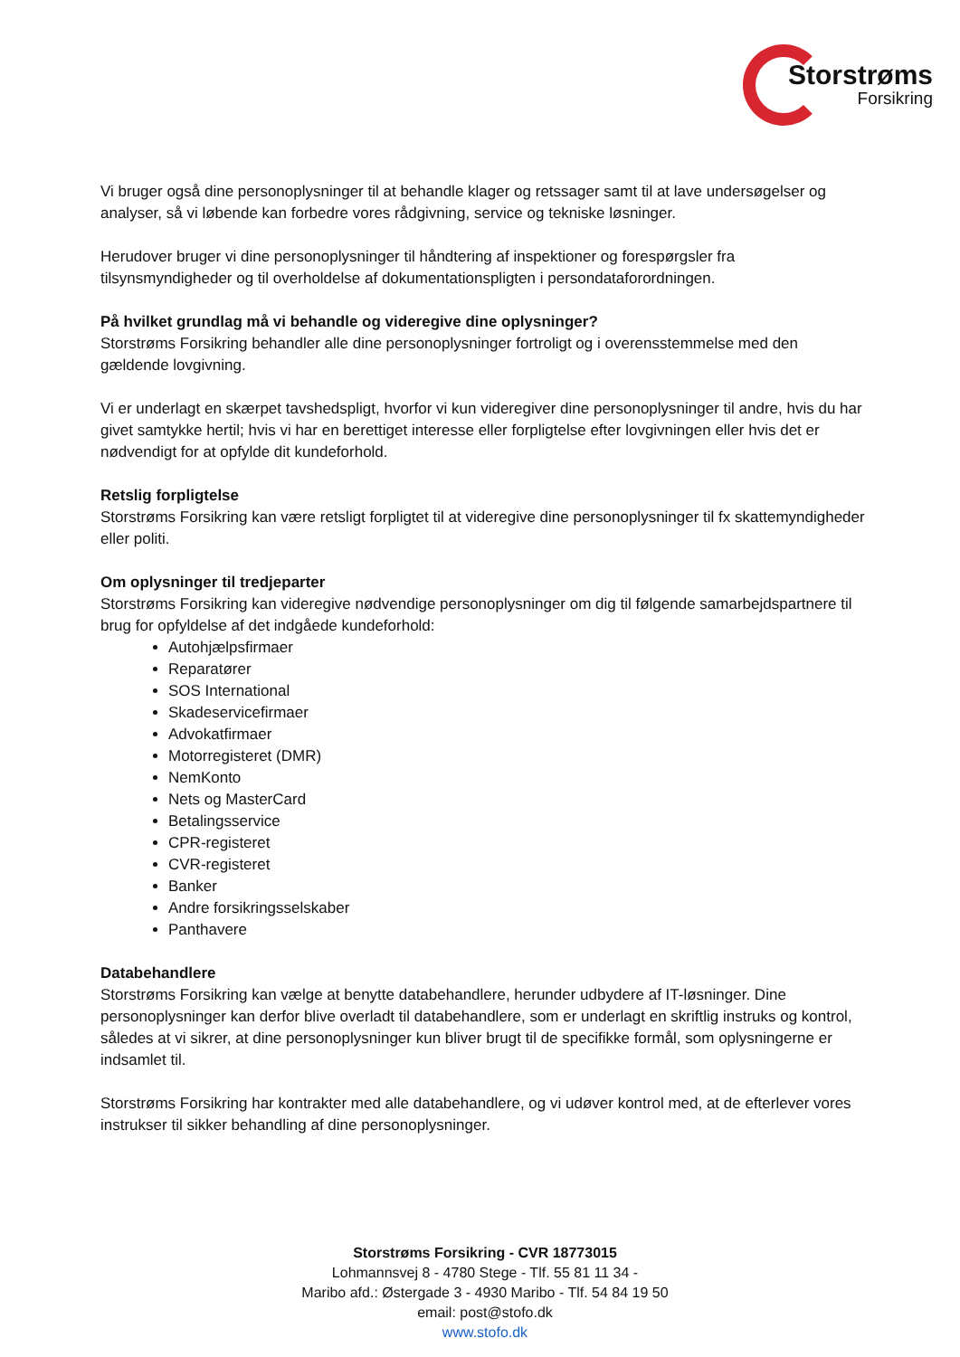Storstrøms
Forsikring
Vi bruger også dine personoplysninger til at behandle klager og retssager samt til at lave undersøgelser og analyser, så vi løbende kan forbedre vores rådgivning, service og tekniske løsninger.
Herudover bruger vi dine personoplysninger til håndtering af inspektioner og forespørgsler fra tilsynsmyndigheder og til overholdelse af dokumentationspligten i persondataforordningen.
På hvilket grundlag må vi behandle og videregive dine oplysninger?
Storstrøms Forsikring behandler alle dine personoplysninger fortroligt og i overensstemmelse med den gældende lovgivning.
Vi er underlagt en skærpet tavshedspligt, hvorfor vi kun videregiver dine personoplysninger til andre, hvis du har givet samtykke hertil; hvis vi har en berettiget interesse eller forpligtelse efter lovgivningen eller hvis det er nødvendigt for at opfylde dit kundeforhold.
Retslig forpligtelse
Storstrøms Forsikring kan være retsligt forpligtet til at videregive dine personoplysninger til fx skattemyndigheder eller politi.
Om oplysninger til tredjeparter
Storstrøms Forsikring kan videregive nødvendige personoplysninger om dig til følgende samarbejdspartnere til brug for opfyldelse af det indgåede kundeforhold:
Autohjælpsfirmaer
Reparatører
SOS International
Skadeservicefirmaer
Advokatfirmaer
Motorregisteret (DMR)
NemKonto
Nets og MasterCard
Betalingsservice
CPR-registeret
CVR-registeret
Banker
Andre forsikringsselskaber
Panthavere
Databehandlere
Storstrøms Forsikring kan vælge at benytte databehandlere, herunder udbydere af IT-løsninger. Dine personoplysninger kan derfor blive overladt til databehandlere, som er underlagt en skriftlig instruks og kontrol, således at vi sikrer, at dine personoplysninger kun bliver brugt til de specifikke formål, som oplysningerne er indsamlet til.
Storstrøms Forsikring har kontrakter med alle databehandlere, og vi udøver kontrol med, at de efterlever vores instrukser til sikker behandling af dine personoplysninger.
Storstrøms Forsikring - CVR 18773015
Lohmannsvej 8 - 4780 Stege - Tlf. 55 81 11 34 -
Maribo afd.: Østergade 3 - 4930 Maribo - Tlf. 54 84 19 50
email: post@stofo.dk
www.stofo.dk